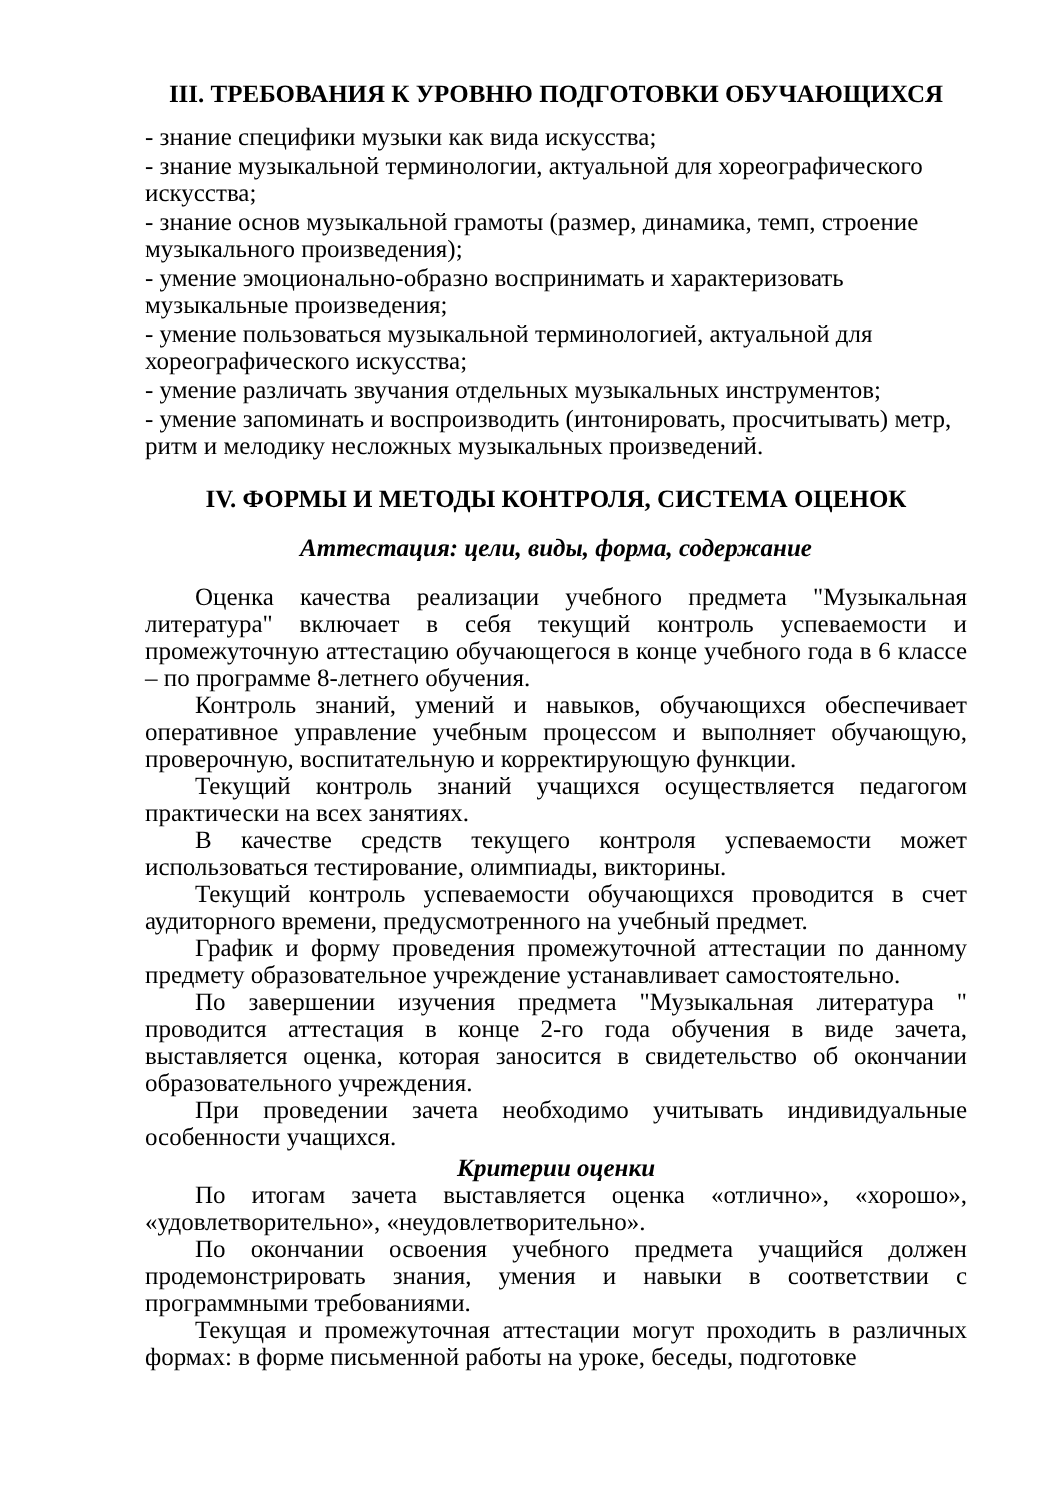III. ТРЕБОВАНИЯ К УРОВНЮ ПОДГОТОВКИ ОБУЧАЮЩИХСЯ
- знание специфики музыки как вида искусства;
- знание музыкальной терминологии, актуальной для хореографического искусства;
- знание основ музыкальной грамоты (размер, динамика, темп, строение музыкального произведения);
- умение эмоционально-образно воспринимать и характеризовать музыкальные произведения;
- умение пользоваться музыкальной терминологией, актуальной для хореографического искусства;
- умение различать звучания отдельных музыкальных инструментов;
- умение запоминать и воспроизводить (интонировать, просчитывать) метр, ритм и мелодику несложных музыкальных произведений.
IV. ФОРМЫ И МЕТОДЫ КОНТРОЛЯ, СИСТЕМА ОЦЕНОК
Аттестация: цели, виды, форма, содержание
Оценка качества реализации учебного предмета "Музыкальная литература" включает в себя текущий контроль успеваемости и промежуточную аттестацию обучающегося в конце учебного года в 6 классе – по программе 8-летнего обучения.
Контроль знаний, умений и навыков, обучающихся обеспечивает оперативное управление учебным процессом и выполняет обучающую, проверочную, воспитательную и корректирующую функции.
Текущий контроль знаний учащихся осуществляется педагогом практически на всех занятиях.
В качестве средств текущего контроля успеваемости может использоваться тестирование, олимпиады, викторины.
Текущий контроль успеваемости обучающихся проводится в счет аудиторного времени, предусмотренного на учебный предмет.
График и форму проведения промежуточной аттестации по данному предмету образовательное учреждение устанавливает самостоятельно.
По завершении изучения предмета "Музыкальная литература " проводится аттестация в конце 2-го года обучения в виде зачета, выставляется оценка, которая заносится в свидетельство об окончании образовательного учреждения.
При проведении зачета необходимо учитывать индивидуальные особенности учащихся.
Критерии оценки
По итогам зачета выставляется оценка «отлично», «хорошо», «удовлетворительно», «неудовлетворительно».
По окончании освоения учебного предмета учащийся должен продемонстрировать знания, умения и навыки в соответствии с программными требованиями.
Текущая и промежуточная аттестации могут проходить в различных формах: в форме письменной работы на уроке, беседы, подготовке